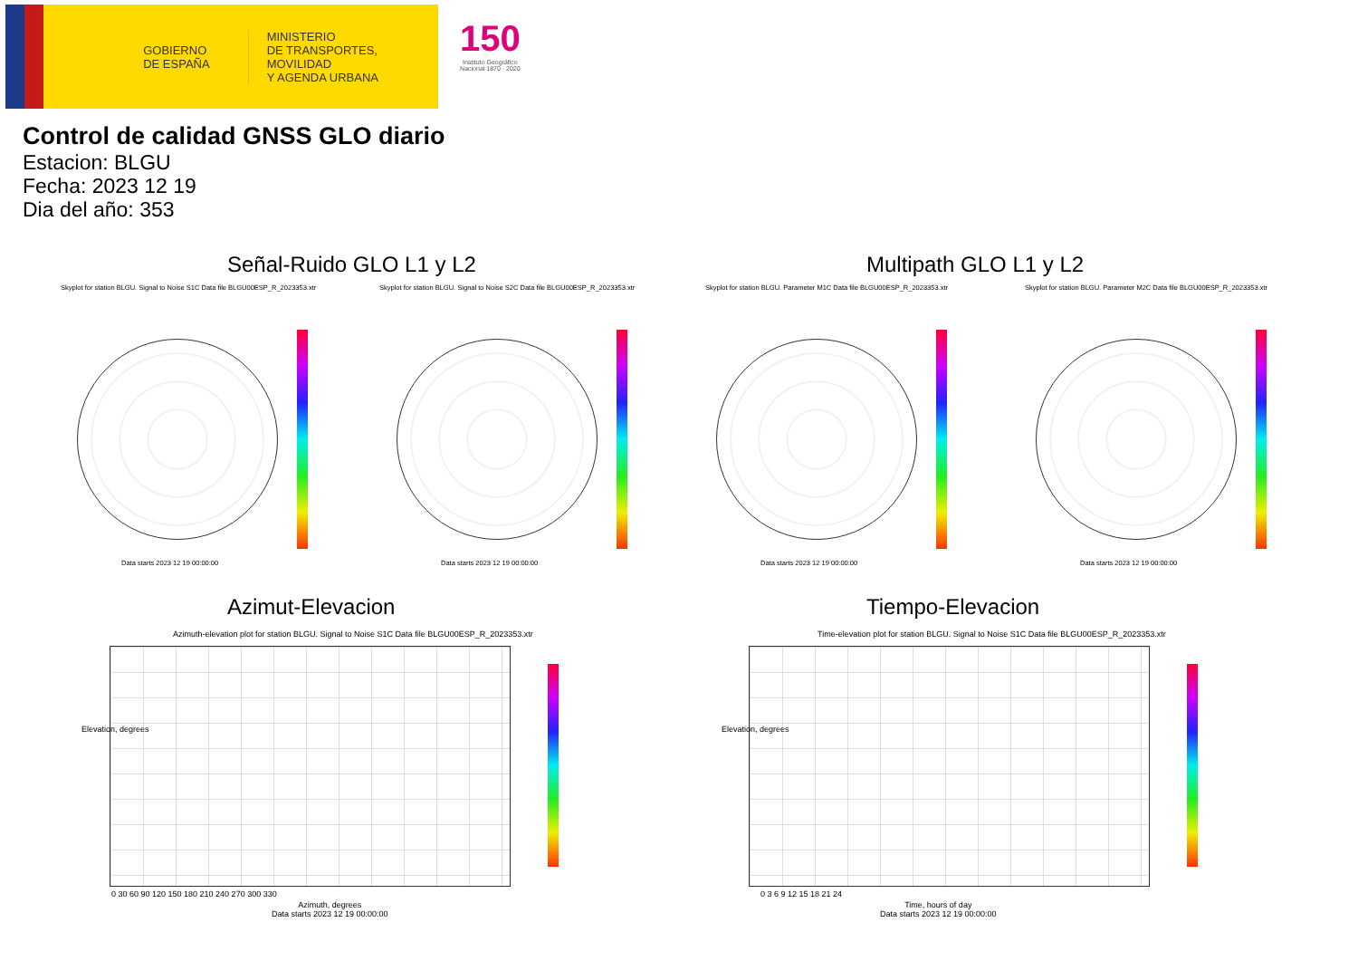GOBIERNO
DE ESPAÑA
MINISTERIO
DE TRANSPORTES, MOVILIDAD
Y AGENDA URBANA
150
Instituto Geográfico
Nacional 1870 · 2020
Control de calidad GNSS GLO diario
Estacion: BLGU
Fecha: 2023 12 19
Dia del año: 353
Señal-Ruido GLO L1 y L2 Multipath GLO L1 y L2
Skyplot for station BLGU. Signal to Noise S1C Data file BLGU00ESP_R_2023353.xtr
Skyplot for station BLGU. Signal to Noise S2C Data file BLGU00ESP_R_2023353.xtr
Skyplot for station BLGU. Parameter M1C Data file BLGU00ESP_R_2023353.xtr
Skyplot for station BLGU. Parameter M2C Data file BLGU00ESP_R_2023353.xtr
Data starts 2023 12 19 00:00:00
Data starts 2023 12 19 00:00:00
Data starts 2023 12 19 00:00:00
Data starts 2023 12 19 00:00:00
Azimut-Elevacion Tiempo-Elevacion
Azimuth-elevation plot for station BLGU. Signal to Noise S1C Data file BLGU00ESP_R_2023353.xtr
Time-elevation plot for station BLGU. Signal to Noise S1C Data file BLGU00ESP_R_2023353.xtr
0 30 60 90 120 150 180 210 240 270 300 330
Azimuth, degrees
Data starts 2023 12 19 00:00:00
0 3 6 9 12 15 18 21 24
Time, hours of day
Data starts 2023 12 19 00:00:00
Elevation, degrees Elevation, degrees